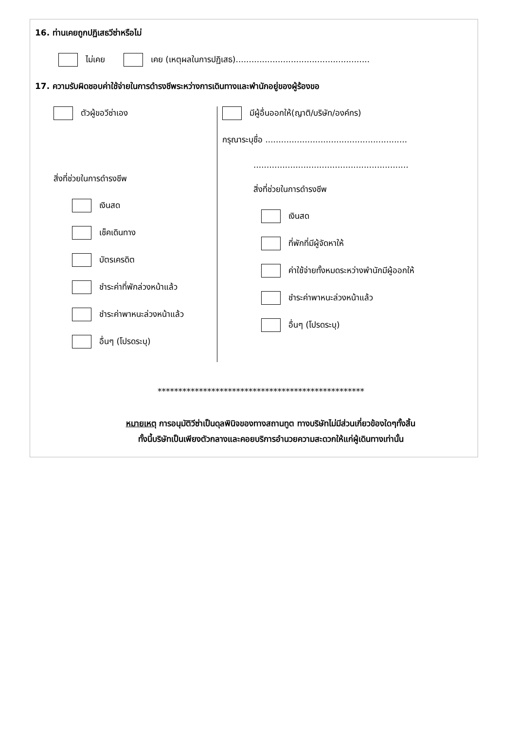16. ท่านเคยถูกปฏิเสธวีซ่าหรือไม่
ไม่เคย เคย (เหตุผลในการปฏิเสธ)...................................................
17. ความรับผิดชอบค่าใช้จ่ายในการดำรงชีพระหว่างการเดินทางและพำนักอยู่ของผู้ร้องขอ
ตัวผู้ขอวีซ่าเอง
สิ่งที่ช่วยในการดำรงชีพ
เงินสด
เช็คเดินทาง
บัตรเครดิต
ชำระค่าที่พักล่วงหน้าแล้ว
ชำระค่าพาหนะล่วงหน้าแล้ว
อื่นๆ (โปรดระบุ)
มีผู้อื่นออกให้(ญาติ/บริษัท/องค์กร)
กรุณาระบุชื่อ ......................................................
...........................................................
สิ่งที่ช่วยในการดำรงชีพ
เงินสด
ที่พักที่มีผู้จัดหาให้
ค่าใช้จ่ายทั้งหมดระหว่างพำนักมีผู้ออกให้
ชำระค่าพาหนะล่วงหน้าแล้ว
อื่นๆ (โปรดระบุ)
**************************************************
หมายเหตุ การอนุมัติวีซ่าเป็นดุลพินิจของทางสถานทูต ทางบริษัทไม่มีส่วนเกี่ยวข้องใดๆทั้งสิ้น
ทั้งนี้บริษัทเป็นเพียงตัวกลางและคอยบริการอำนวยความสะดวกให้แก่ผู้เดินทางเท่านั้น